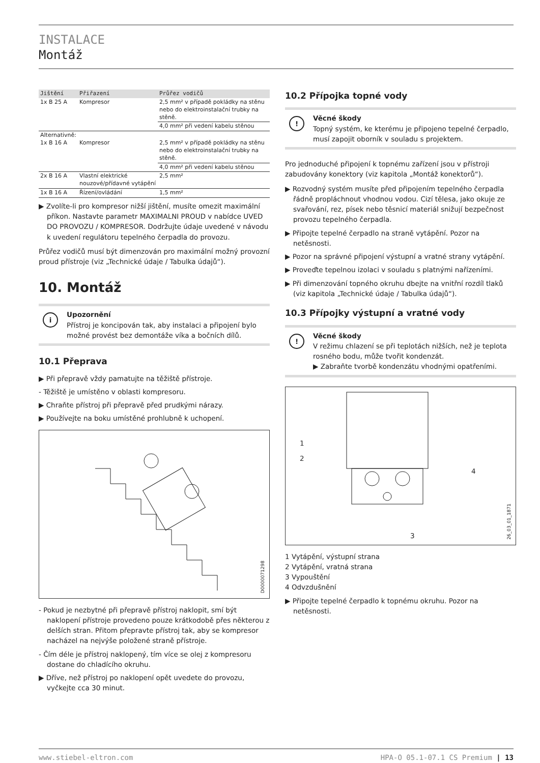INSTALACE
Montáž
| Jištění | Přiřazení | Průřez vodičů |
| --- | --- | --- |
| 1x B 25 A | Kompresor | 2,5 mm² v případě pokládky na stěnu nebo do elektroinstalační trubky na stěně. |
| | | 4,0 mm² při vedení kabelu stěnou |
| Alternativně: 1x B 16 A | Kompresor | 2,5 mm² v případě pokládky na stěnu nebo do elektroinstalační trubky na stěně. |
| | | 4,0 mm² při vedení kabelu stěnou |
| 2x B 16 A | Vlastní elektrické nouzové/přídavné vytápění | 2,5 mm² |
| 1x B 16 A | Řízení/ovládání | 1,5 mm² |
▶ Zvolíte-li pro kompresor nižší jištění, musíte omezit maximální příkon. Nastavte parametr MAXIMALNI PROUD v nabídce UVED DO PROVOZU / KOMPRESOR. Dodržujte údaje uvedené v návodu k uvedení regulátoru tepelného čerpadla do provozu.
Průřez vodičů musí být dimenzován pro maximální možný provozní proud přístroje (viz „Technické údaje / Tabulka údajů“).
10. Montáž
i
Upozornění
Přístroj je koncipován tak, aby instalaci a připojení bylo možné provést bez demontáže víka a bočních dílů.
10.1 Přeprava
▶ Při přepravě vždy pamatujte na těžiště přístroje.
- Těžiště je umístěno v oblasti kompresoru.
▶ Chraňte přístroj při přepravě před prudkými nárazy.
▶ Používejte na boku umístěné prohlubně k uchopení.
D0000071298
- Pokud je nezbytné při přepravě přístroj naklopit, smí být naklopení přístroje provedeno pouze krátkodobě přes některou z delších stran. Přitom přepravte přístroj tak, aby se kompresor nacházel na nejvýše položené straně přístroje.
- Čím déle je přístroj naklopený, tím více se olej z kompresoru dostane do chladícího okruhu.
▶ Dříve, než přístroj po naklopení opět uvedete do provozu, vyčkejte cca 30 minut.
10.2 Přípojka topné vody
!
Věcné škody
Topný systém, ke kterému je připojeno tepelné čerpadlo, musí zapojit oborník v souladu s projektem.
Pro jednoduché připojení k topnému zařízení jsou v přístroji zabudovány konektory (viz kapitola „Montáž konektorů“).
▶ Rozvodný systém musíte před připojením tepelného čerpadla řádně propláchnout vhodnou vodou. Cizí tělesa, jako okuje ze svařování, rez, písek nebo těsnicí materiál snižují bezpečnost provozu tepelného čerpadla.
▶ Připojte tepelné čerpadlo na straně vytápění. Pozor na netěsnosti.
▶ Pozor na správné připojení výstupní a vratné strany vytápění.
▶ Proveďte tepelnou izolaci v souladu s platnými nařízeními.
▶ Při dimenzování topného okruhu dbejte na vnitřní rozdíl tlaků (viz kapitola „Technické údaje / Tabulka údajů“).
10.3 Přípojky výstupní a vratné vody
!
Věcné škody
V režimu chlazení se při teplotách nižších, než je teplota rosného bodu, může tvořit kondenzát.
▶ Zabraňte tvorbě kondenzátu vhodnými opatřeními.
1
2
4
3
26_03_01_1871
1 Vytápění, výstupní strana
2 Vytápění, vratná strana
3 Vypouštění
4 Odvzdušnění
▶ Připojte tepelné čerpadlo k topnému okruhu. Pozor na netěsnosti.
www.stiebel-eltron.com HPA-O 05.1-07.1 CS Premium | 13